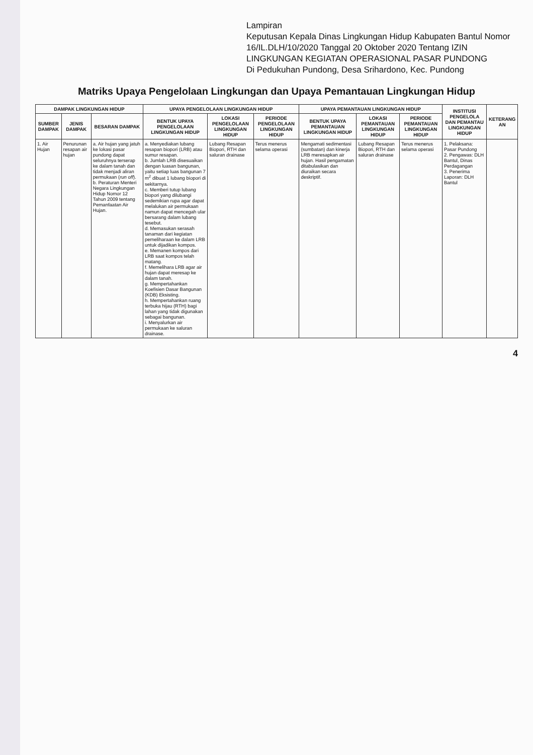Lampiran
Keputusan Kepala Dinas Lingkungan Hidup Kabupaten Bantul Nomor 16/IL.DLH/10/2020 Tanggal 20 Oktober 2020 Tentang IZIN LINGKUNGAN KEGIATAN OPERASIONAL PASAR PUNDONG
Di Pedukuhan Pundong, Desa Srihardono, Kec. Pundong
Matriks Upaya Pengelolaan Lingkungan dan Upaya Pemantauan Lingkungan Hidup
| DAMPAK LINGKUNGAN HIDUP | | | UPAYA PENGELOLAAN LINGKUNGAN HIDUP | | | UPAYA PEMANTAUAN LINGKUNGAN HIDUP | | | INSTITUSI PENGELOLA DAN PEMANTAU LINGKUNGAN HIDUP | KETERANG AN |
| --- | --- | --- | --- | --- | --- | --- | --- | --- | --- | --- |
| SUMBER DAMPAK | JENIS DAMPAK | BESARAN DAMPAK | BENTUK UPAYA PENGELOLAAN LINGKUNGAN HIDUP | LOKASI PENGELOLAAN LINGKUNGAN HIDUP | PERIODE PENGELOLAAN LINGKUNGAN HIDUP | BENTUK UPAYA PEMANTAUAN LINGKUNGAN HIDUP | LOKASI PEMANTAUAN LINGKUNGAN HIDUP | PERIODE PEMANTAUAN LINGKUNGAN HIDUP | | |
| 1. Air Hujan | Penurunan resapan air hujan | a. Air hujan yang jatuh ke lokasi pasar pundong dapat seluruhnya terserap ke dalam tanah dan tidak menjadi aliran permukaan ( run off ). b. Peraturan Menteri Negara Lingkungan Hidup Nomor 12 Tahun 2009 tentang Pemanfaatan Air Hujan. | a. Menyediakan lubang resapan biopori (LRB) atau sumur resapan. b. Jumlah LRB disesuaikan dengan luasan bangunan, yaitu setiap luas bangunan 7 m<sup>2</sup> dibuat 1 lubang biopori di sekitarnya. c. Memberi tutup lubang biopori yang dilubangi sedemikian rupa agar dapat melalukan air permukaan namun dapat mencegah ular bersarang dalam lubang tesebut. d. Memasukan serasah tanaman dari kegiatan pemeliharaan ke dalam LRB untuk dijadikan kompos. e. Memanen kompos dari LRB saat kompos telah matang. f. Memelihara LRB agar air hujan dapat meresap ke dalam tanah. g. Mempertahankan Koefisien Dasar Bangunan (KDB) Eksisting. h. Mempertahankan ruang terbuka hijau (RTH) bagi lahan yang tidak digunakan sebagai bangunan. i. Menyalurkan air permukaan ke saluran drainase. | Lubang Resapan Biopori, RTH dan saluran drainase | Terus menerus selama operasi | Mengamati sedimentasi (sumbatan) dan kinerja LRB meresapkan air hujan. Hasil pengamatan ditabulasikan dan diuraikan secara deskriptif. | Lubang Resapan Biopori, RTH dan saluran drainase | Terus menerus selama operasi | 1. Pelaksana: Pasar Pundong 2. Pengawas: DLH Bantul, Dinas Perdagangan 3. Penerima Laporan: DLH Bantul | |
4